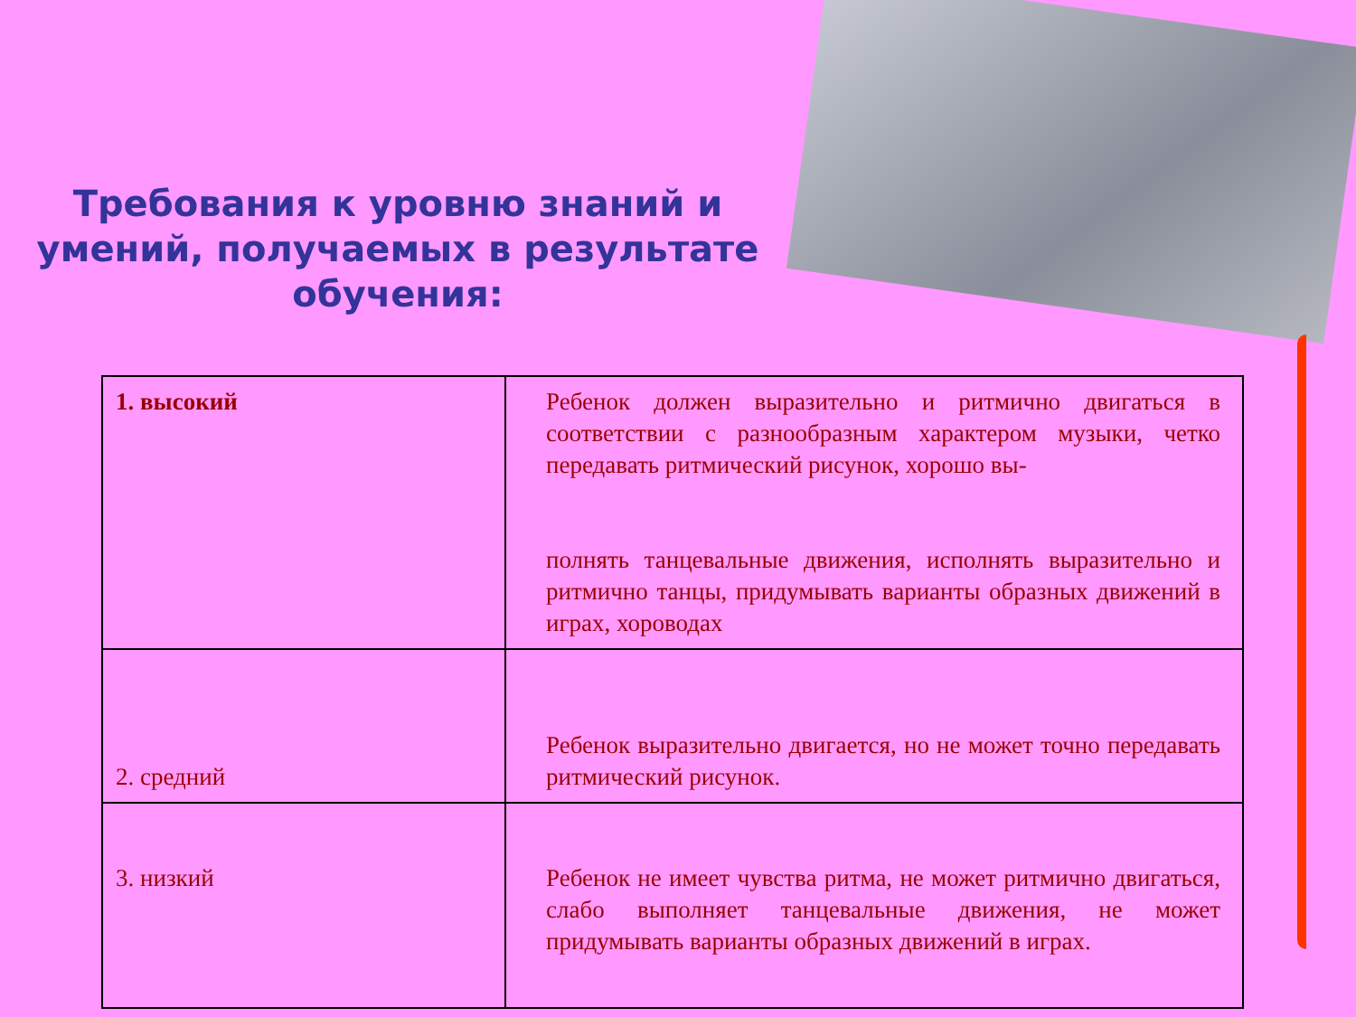Требования к уровню знаний и умений, получаемых в результате обучения:
| 1. высокий | Ребенок должен выразительно и ритмично двигаться в соответствии с разнообразным характером музыки, четко передавать ритмический рисунок, хорошо вы- полнять танцевальные движения, исполнять выразительно и ритмично танцы, придумывать варианты образных движений в играх, хороводах |
| 2. средний | Ребенок выразительно двигается, но не может точно передавать ритмический рисунок. |
| 3. низкий | Ребенок не имеет чувства ритма, не может ритмично двигаться, слабо выполняет танцевальные движения, не может придумывать варианты образных движений в играх. |